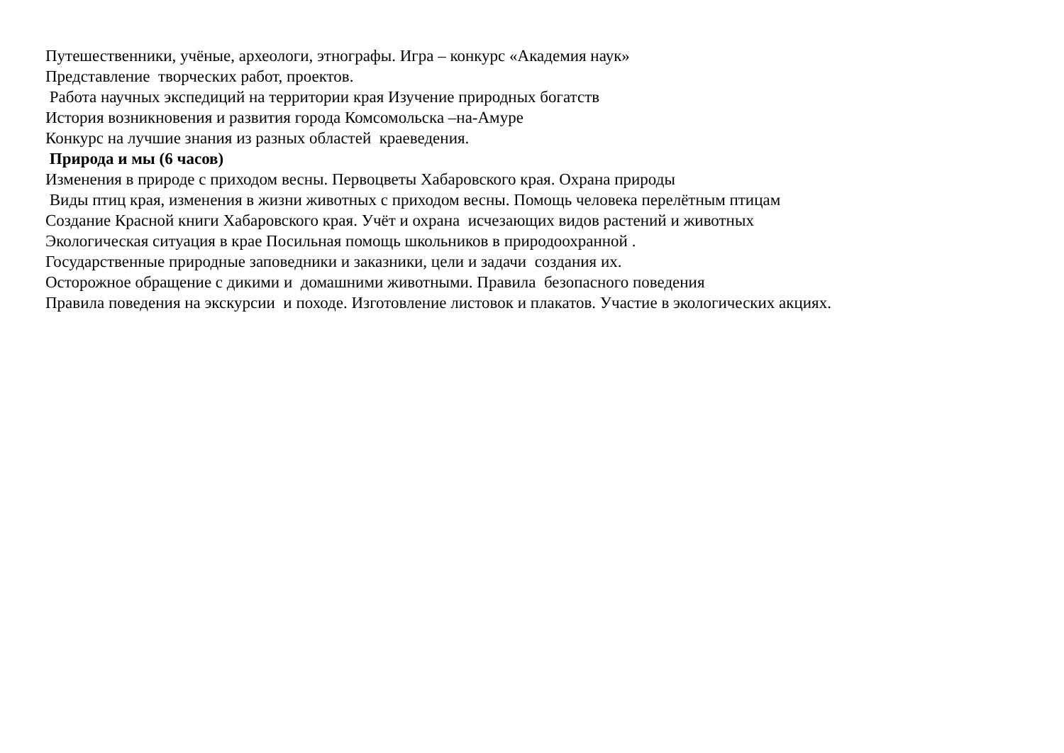Путешественники, учёные, археологи, этнографы. Игра – конкурс «Академия наук»
Представление творческих работ, проектов.
Работа научных экспедиций на территории края Изучение природных богатств
История возникновения и развития города Комсомольска –на-Амуре
Конкурс на лучшие знания из разных областей краеведения.
Природа и мы (6 часов)
Изменения в природе с приходом весны. Первоцветы Хабаровского края. Охрана природы
Виды птиц края, изменения в жизни животных с приходом весны. Помощь человека перелётным птицам
Создание Красной книги Хабаровского края. Учёт и охрана исчезающих видов растений и животных
Экологическая ситуация в крае Посильная помощь школьников в природоохранной .
Государственные природные заповедники и заказники, цели и задачи создания их.
Осторожное обращение с дикими и домашними животными. Правила безопасного поведения
Правила поведения на экскурсии и походе. Изготовление листовок и плакатов. Участие в экологических акциях.